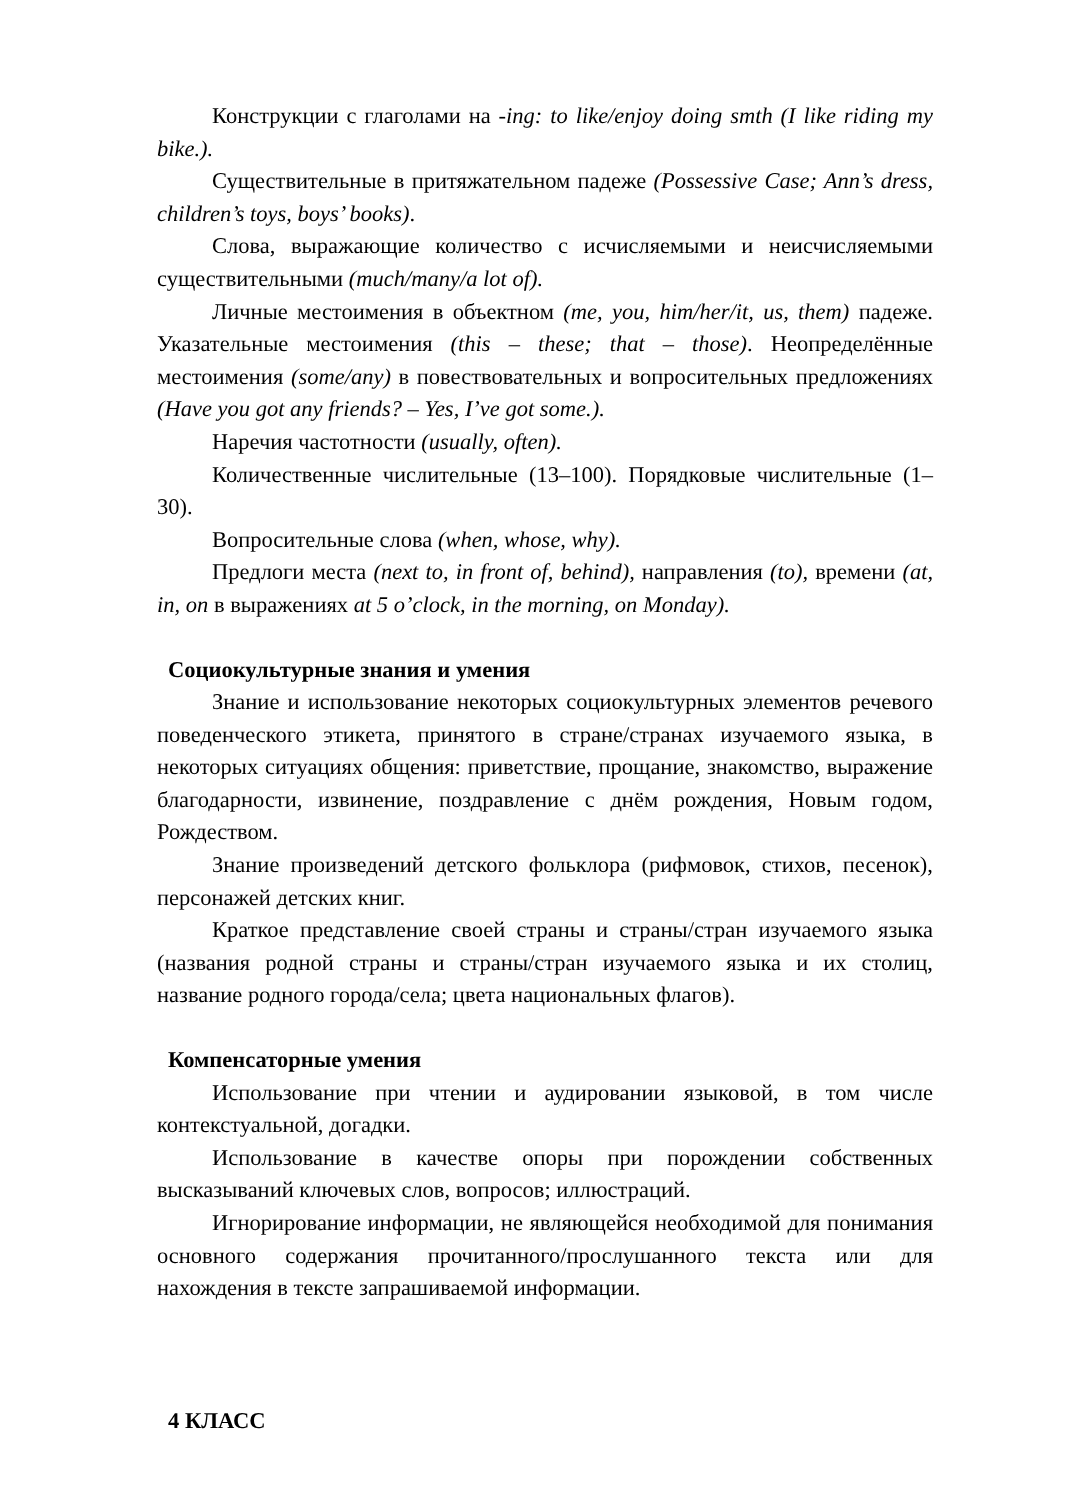Конструкции с глаголами на -ing: to like/enjoy doing smth (I like riding my bike.).
Существительные в притяжательном падеже (Possessive Case; Ann’s dress, children’s toys, boys’ books).
Слова, выражающие количество с исчисляемыми и неисчисляемыми существительными (much/many/a lot of).
Личные местоимения в объектном (me, you, him/her/it, us, them) падеже. Указательные местоимения (this – these; that – those). Неопределённые местоимения (some/any) в повествовательных и вопросительных предложениях (Have you got any friends? – Yes, I’ve got some.).
Наречия частотности (usually, often).
Количественные числительные (13–100). Порядковые числительные (1–30).
Вопросительные слова (when, whose, why).
Предлоги места (next to, in front of, behind), направления (to), времени (at, in, on в выражениях at 5 o’clock, in the morning, on Monday).
Социокультурные знания и умения
Знание и использование некоторых социокультурных элементов речевого поведенческого этикета, принятого в стране/странах изучаемого языка, в некоторых ситуациях общения: приветствие, прощание, знакомство, выражение благодарности, извинение, поздравление с днём рождения, Новым годом, Рождеством.
Знание произведений детского фольклора (рифмовок, стихов, песенок), персонажей детских книг.
Краткое представление своей страны и страны/стран изучаемого языка (названия родной страны и страны/стран изучаемого языка и их столиц, название родного города/села; цвета национальных флагов).
Компенсаторные умения
Использование при чтении и аудировании языковой, в том числе контекстуальной, догадки.
Использование в качестве опоры при порождении собственных высказываний ключевых слов, вопросов; иллюстраций.
Игнорирование информации, не являющейся необходимой для понимания основного содержания прочитанного/прослушанного текста или для нахождения в тексте запрашиваемой информации.
4 КЛАСС